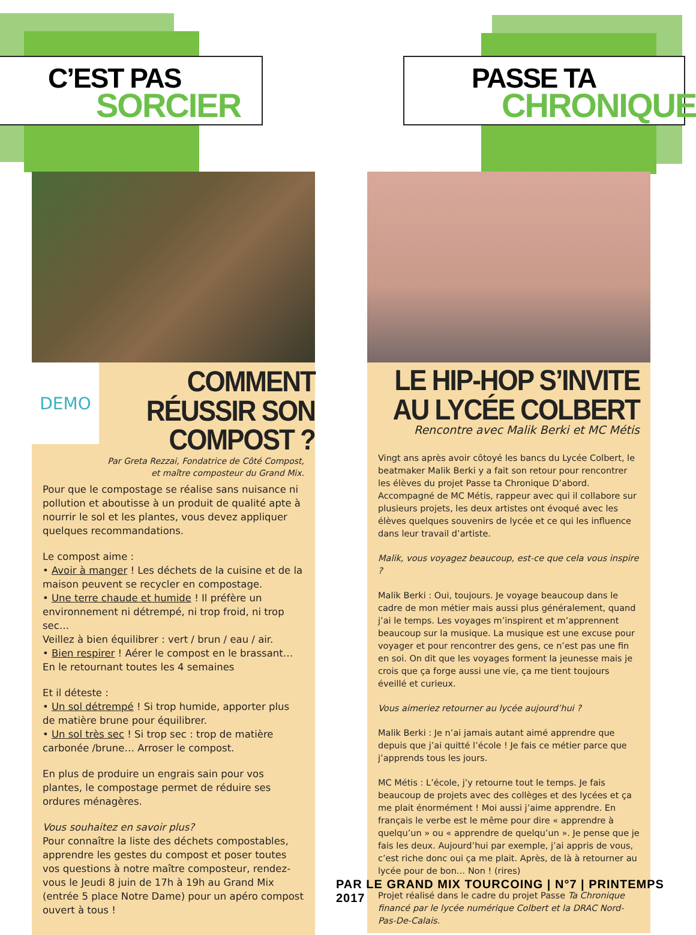C’EST PAS
SORCIER
PASSE TA
CHRONIQUE
DEMO
COMMENT RÉUSSIR SON COMPOST ?
Par Greta Rezzai, Fondatrice de Côté Compost, et maître composteur du Grand Mix.
Pour que le compostage se réalise sans nuisance ni pollution et aboutisse à un produit de qualité apte à nourrir le sol et les plantes, vous devez appliquer quelques recommandations.
Le compost aime :
• Avoir à manger ! Les déchets de la cuisine et de la maison peuvent se recycler en compostage.
• Une terre chaude et humide ! Il préfère un environnement ni détrempé, ni trop froid, ni trop sec…
Veillez à bien équilibrer : vert / brun / eau / air.
• Bien respirer ! Aérer le compost en le brassant… En le retournant toutes les 4 semaines
Et il déteste :
• Un sol détrempé ! Si trop humide, apporter plus de matière brune pour équilibrer.
• Un sol très sec ! Si trop sec : trop de matière carbonée /brune… Arroser le compost.
En plus de produire un engrais sain pour vos plantes, le compostage permet de réduire ses ordures ménagères.
Vous souhaitez en savoir plus?
Pour connaître la liste des déchets compostables, apprendre les gestes du compost et poser toutes vos questions à notre maître composteur, rendez-vous le Jeudi 8 juin de 17h à 19h au Grand Mix (entrée 5 place Notre Dame) pour un apéro compost ouvert à tous !
LE HIP-HOP S’INVITE AU LYCÉE COLBERT
Rencontre avec Malik Berki et MC Métis
Vingt ans après avoir côtoyé les bancs du Lycée Colbert, le beatmaker Malik Berki y a fait son retour pour rencontrer les élèves du projet Passe ta Chronique D’abord. Accompagné de MC Métis, rappeur avec qui il collabore sur plusieurs projets, les deux artistes ont évoqué avec les élèves quelques souvenirs de lycée et ce qui les influence dans leur travail d’artiste.
Malik, vous voyagez beaucoup, est-ce que cela vous inspire ?
Malik Berki : Oui, toujours. Je voyage beaucoup dans le cadre de mon métier mais aussi plus généralement, quand j’ai le temps. Les voyages m’inspirent et m’apprennent beaucoup sur la musique. La musique est une excuse pour voyager et pour rencontrer des gens, ce n’est pas une fin en soi. On dit que les voyages forment la jeunesse mais je crois que ça forge aussi une vie, ça me tient toujours éveillé et curieux.
Vous aimeriez retourner au lycée aujourd’hui ?
Malik Berki : Je n’ai jamais autant aimé apprendre que depuis que j’ai quitté l’école ! Je fais ce métier parce que j’apprends tous les jours.
MC Métis : L’école, j’y retourne tout le temps. Je fais beaucoup de projets avec des collèges et des lycées et ça me plait énormément ! Moi aussi j’aime apprendre. En français le verbe est le même pour dire « apprendre à quelqu’un » ou « apprendre de quelqu’un ». Je pense que je fais les deux. Aujourd’hui par exemple, j’ai appris de vous, c’est riche donc oui ça me plait. Après, de là à retourner au lycée pour de bon… Non ! (rires)
Projet réalisé dans le cadre du projet Passe Ta Chronique financé par le lycée numérique Colbert et la DRAC Nord-Pas-De-Calais.
PAR LE GRAND MIX TOURCOING | N°7 | PRINTEMPS 2017